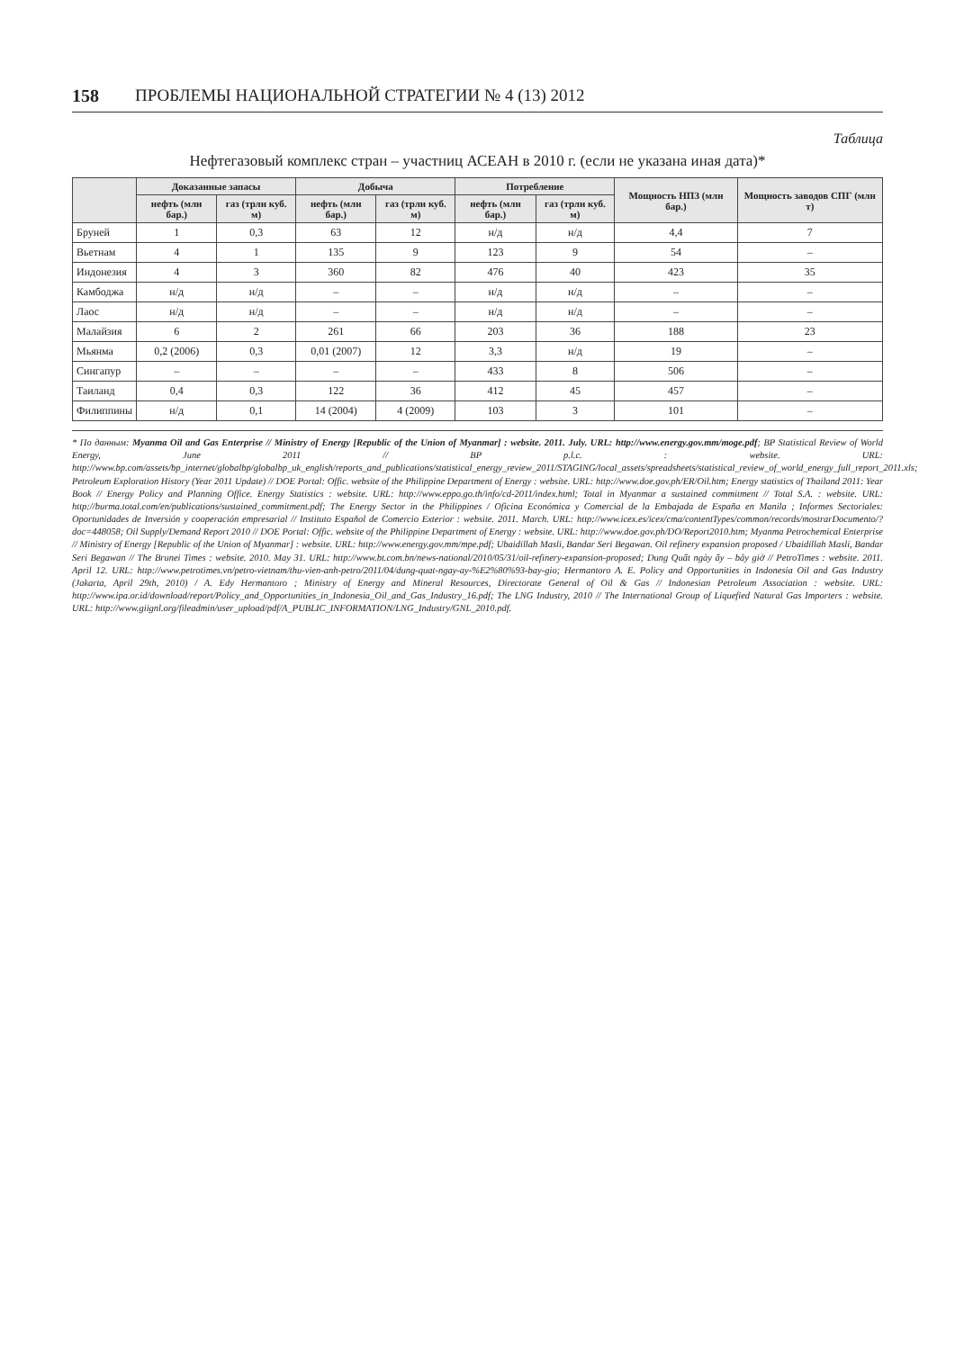158 ПРОБЛЕМЫ НАЦИОНАЛЬНОЙ СТРАТЕГИИ № 4 (13) 2012
Таблица
Нефтегазовый комплекс стран – участниц АСЕАН в 2010 г. (если не указана иная дата)*
| | Доказанные запасы | | Добыча | | Потребление | | Мощность НПЗ (млн бар.) | Мощность заводов СПГ (млн т) |
| --- | --- | --- | --- | --- | --- | --- | --- | --- |
| | нефть (млн бар.) | газ (трлн куб. м) | нефть (млн бар.) | газ (трлн куб. м) | нефть (млн бар.) | газ (трлн куб. м) | | |
| Бруней | 1 | 0,3 | 63 | 12 | н/д | н/д | 4,4 | 7 |
| Вьетнам | 4 | 1 | 135 | 9 | 123 | 9 | 54 | – |
| Индонезия | 4 | 3 | 360 | 82 | 476 | 40 | 423 | 35 |
| Камбоджа | н/д | н/д | – | – | н/д | н/д | – | – |
| Лаос | н/д | н/д | – | – | н/д | н/д | – | – |
| Малайзия | 6 | 2 | 261 | 66 | 203 | 36 | 188 | 23 |
| Мьянма | 0,2 (2006) | 0,3 | 0,01 (2007) | 12 | 3,3 | н/д | 19 | – |
| Сингапур | – | – | – | – | 433 | 8 | 506 | – |
| Таиланд | 0,4 | 0,3 | 122 | 36 | 412 | 45 | 457 | – |
| Филиппины | н/д | 0,1 | 14 (2004) | 4 (2009) | 103 | 3 | 101 | – |
* По данным: Myanma Oil and Gas Enterprise // Ministry of Energy [Republic of the Union of Myanmar] : website. 2011. July. URL: http://www.energy.gov.mm/moge.pdf; BP Statistical Review of World Energy, June 2011 // BP p.l.c. : website. URL: http://www.bp.com/assets/bp_internet/globalbp/globalbp_uk_english/reports_and_publications/statistical_energy_review_2011/STAGING/local_assets/spreadsheets/statistical_review_of_world_energy_full_report_2011.xls; Petroleum Exploration History (Year 2011 Update) // DOE Portal: Offic. website of the Philippine Department of Energy : website. URL: http://www.doe.gov.ph/ER/Oil.htm; Energy statistics of Thailand 2011: Year Book // Energy Policy and Planning Office. Energy Statistics : website. URL: http://www.eppo.go.th/info/cd-2011/index.html; Total in Myanmar a sustained commitment // Total S.A. : website. URL: http://burma.total.com/en/publications/sustained_commitment.pdf; The Energy Sector in the Philippines / Oficina Económica y Comercial de la Embajada de España en Manila ; Informes Sectoriales: Oportunidades de Inversión y cooperación empresarial // Instituto Español de Comercio Exterior : website. 2011. March. URL: http://www.icex.es/icex/cma/contentTypes/common/records/mostrarDocumento/?doc=448058; Oil Supply/Demand Report 2010 // DOE Portal: Offic. website of the Philippine Department of Energy : website. URL: http://www.doe.gov.ph/DO/Report2010.htm; Myanma Petrochemical Enterprise // Ministry of Energy [Republic of the Union of Myanmar] : website. URL: http://www.energy.gov.mm/mpe.pdf; Ubaidillah Masli, Bandar Seri Begawan. Oil refinery expansion proposed / Ubaidillah Masli, Bandar Seri Begawan // The Brunei Times : website. 2010. May 31. URL: http://www.bt.com.bn/news-national/2010/05/31/oil-refinery-expansion-proposed; Dung Quất ngày ấy – bây giờ // PetroTimes : website. 2011. April 12. URL: http://www.petrotimes.vn/petro-vietnam/thu-vien-anh-petro/2011/04/dung-quat-ngay-ay-%E2%80%93-bay-gio; Hermantoro A. E. Policy and Opportunities in Indonesia Oil and Gas Industry (Jakarta, April 29th, 2010) / A. Edy Hermantoro ; Ministry of Energy and Mineral Resources, Directorate General of Oil & Gas // Indonesian Petroleum Association : website. URL: http://www.ipa.or.id/download/report/Policy_and_Opportunities_in_Indonesia_Oil_and_Gas_Industry_16.pdf; The LNG Industry, 2010 // The International Group of Liquefied Natural Gas Importers : website. URL: http://www.giignl.org/fileadmin/user_upload/pdf/A_PUBLIC_INFORMATION/LNG_Industry/GNL_2010.pdf.